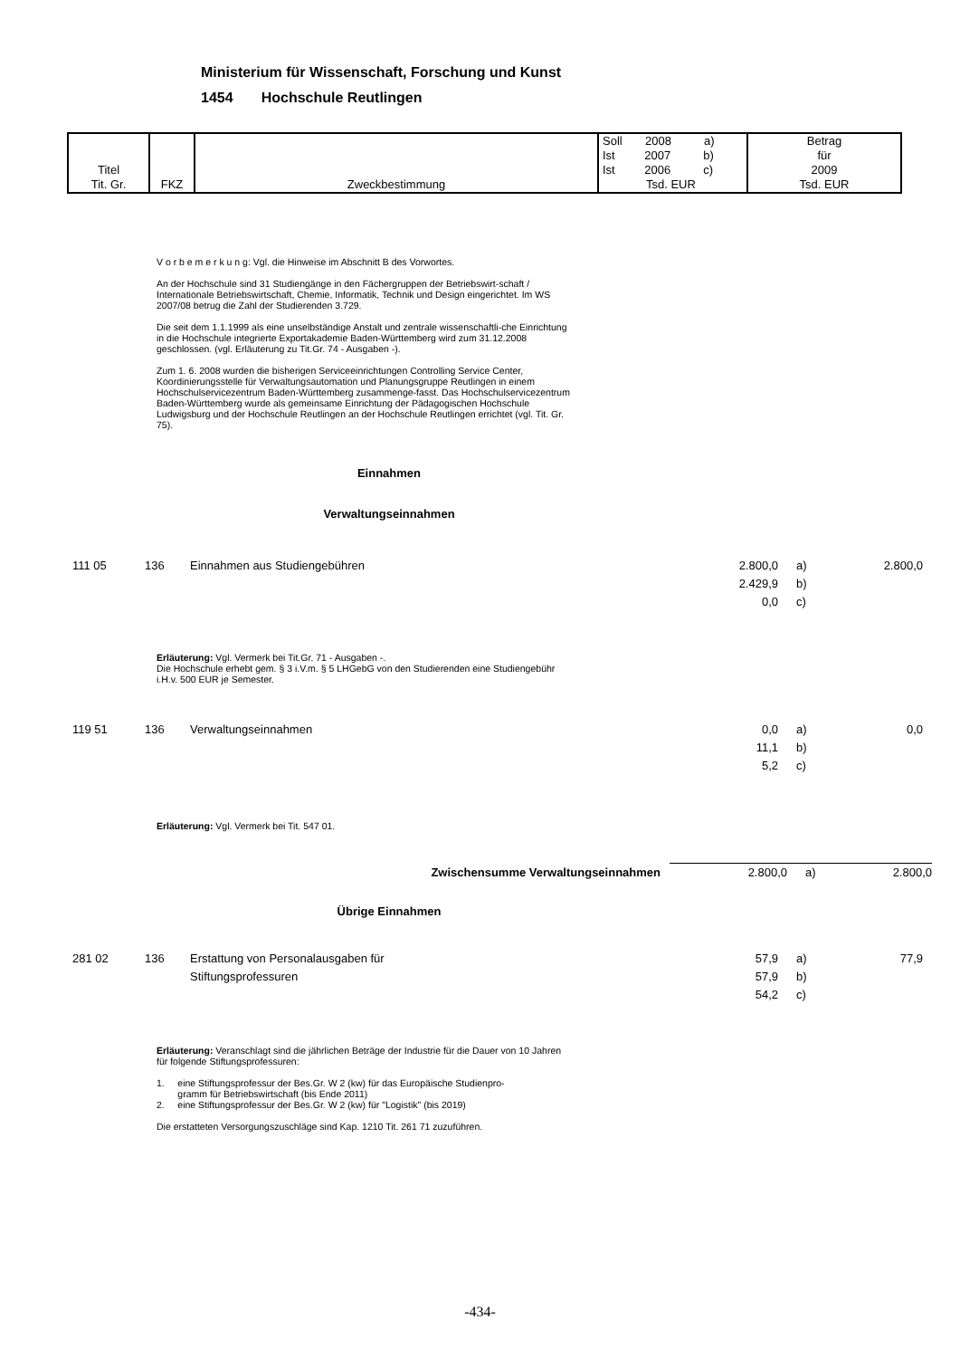Ministerium für Wissenschaft, Forschung und Kunst
1454 Hochschule Reutlingen
| Titel Tit. Gr. | FKZ | Zweckbestimmung | Soll 2008 a) Ist 2007 b) Ist 2006 c) Tsd. EUR | Betrag für 2009 Tsd. EUR |
V o r b e m e r k u n g: Vgl. die Hinweise im Abschnitt B des Vorwortes.
An der Hochschule sind 31 Studiengänge in den Fächergruppen der Betriebswirt-schaft / Internationale Betriebswirtschaft, Chemie, Informatik, Technik und Design eingerichtet. Im WS 2007/08 betrug die Zahl der Studierenden 3.729.
Die seit dem 1.1.1999 als eine unselbständige Anstalt und zentrale wissenschaftli-che Einrichtung in die Hochschule integrierte Exportakademie Baden-Württemberg wird zum 31.12.2008 geschlossen. (vgl. Erläuterung zu Tit.Gr. 74 - Ausgaben -).
Zum 1. 6. 2008 wurden die bisherigen Serviceeinrichtungen Controlling Service Center, Koordinierungsstelle für Verwaltungsautomation und Planungsgruppe Reutlingen in einem Hochschulservicezentrum Baden-Württemberg zusammenge-fasst. Das Hochschulservicezentrum Baden-Württemberg wurde als gemeinsame Einrichtung der Pädagogischen Hochschule Ludwigsburg und der Hochschule Reutlingen an der Hochschule Reutlingen errichtet (vgl. Tit. Gr. 75).
Einnahmen
Verwaltungseinnahmen
| 111 05 | 136 | Einnahmen aus Studiengebühren | 2.800,0 2.429,9 0,0 | a) b) c) | 2.800,0 | |
Erläuterung: Vgl. Vermerk bei Tit.Gr. 71 - Ausgaben -.
Die Hochschule erhebt gem. § 3 i.V.m. § 5 LHGebG von den Studierenden eine Studiengebühr i.H.v. 500 EUR je Semester.
| 119 51 | 136 | Verwaltungseinnahmen | 0,0 11,1 5,2 | a) b) c) | 0,0 | |
Erläuterung: Vgl. Vermerk bei Tit. 547 01.
| | | Zwischensumme Verwaltungseinnahmen | 2.800,0 | a) | 2.800,0 | |
Übrige Einnahmen
| 281 02 | 136 | Erstattung von Personalausgaben für Stiftungsprofessuren | 57,9 57,9 54,2 | a) b) c) | 77,9 | |
Erläuterung: Veranschlagt sind die jährlichen Beträge der Industrie für die Dauer von 10 Jahren für folgende Stiftungsprofessuren:
1. eine Stiftungsprofessur der Bes.Gr. W 2 (kw) für das Europäische Studienpro-
gramm für Betriebswirtschaft (bis Ende 2011)
2. eine Stiftungsprofessur der Bes.Gr. W 2 (kw) für "Logistik" (bis 2019)
Die erstatteten Versorgungszuschläge sind Kap. 1210 Tit. 261 71 zuzuführen.
-434-